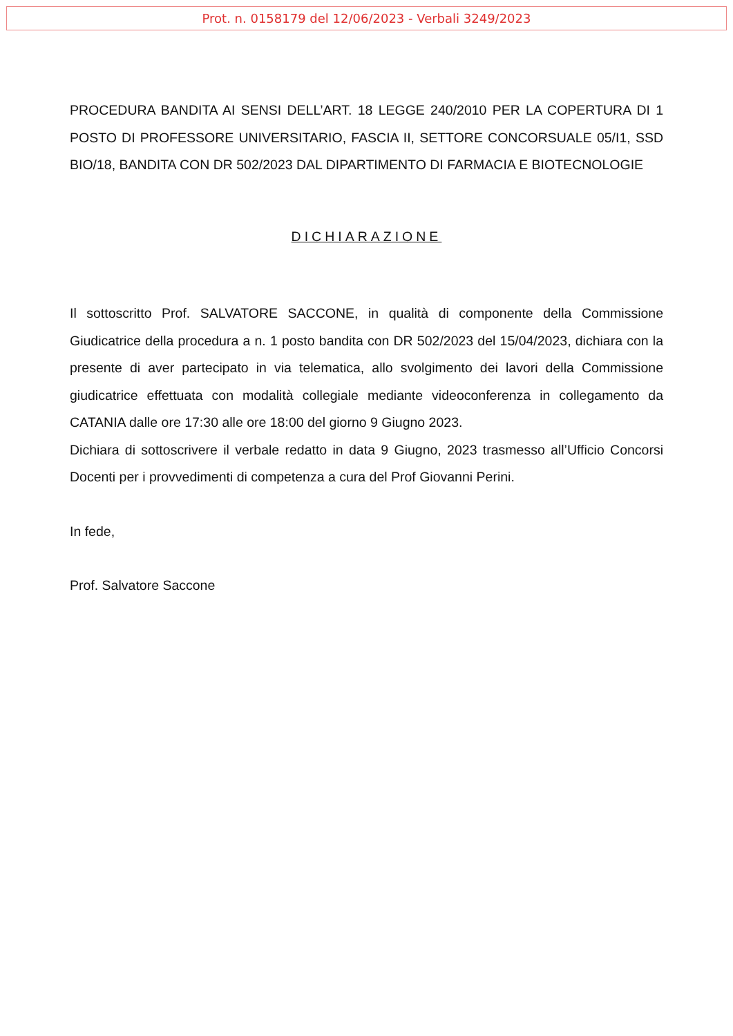Prot. n. 0158179 del 12/06/2023 - Verbali 3249/2023
PROCEDURA BANDITA AI SENSI DELL’ART. 18 LEGGE 240/2010 PER LA COPERTURA DI 1 POSTO DI PROFESSORE UNIVERSITARIO, FASCIA II, SETTORE CONCORSUALE 05/I1, SSD BIO/18, BANDITA CON DR 502/2023 DAL DIPARTIMENTO DI FARMACIA E BIOTECNOLOGIE
DICHIARAZIONE
Il sottoscritto Prof. SALVATORE SACCONE, in qualità di componente della Commissione Giudicatrice della procedura a n. 1 posto bandita con DR 502/2023 del 15/04/2023, dichiara con la presente di aver partecipato in via telematica, allo svolgimento dei lavori della Commissione giudicatrice effettuata con modalità collegiale mediante videoconferenza in collegamento da CATANIA dalle ore 17:30 alle ore 18:00 del giorno 9 Giugno 2023.
Dichiara di sottoscrivere il verbale redatto in data 9 Giugno, 2023 trasmesso all’Ufficio Concorsi Docenti per i provvedimenti di competenza a cura del Prof Giovanni Perini.
In fede,
Prof. Salvatore Saccone